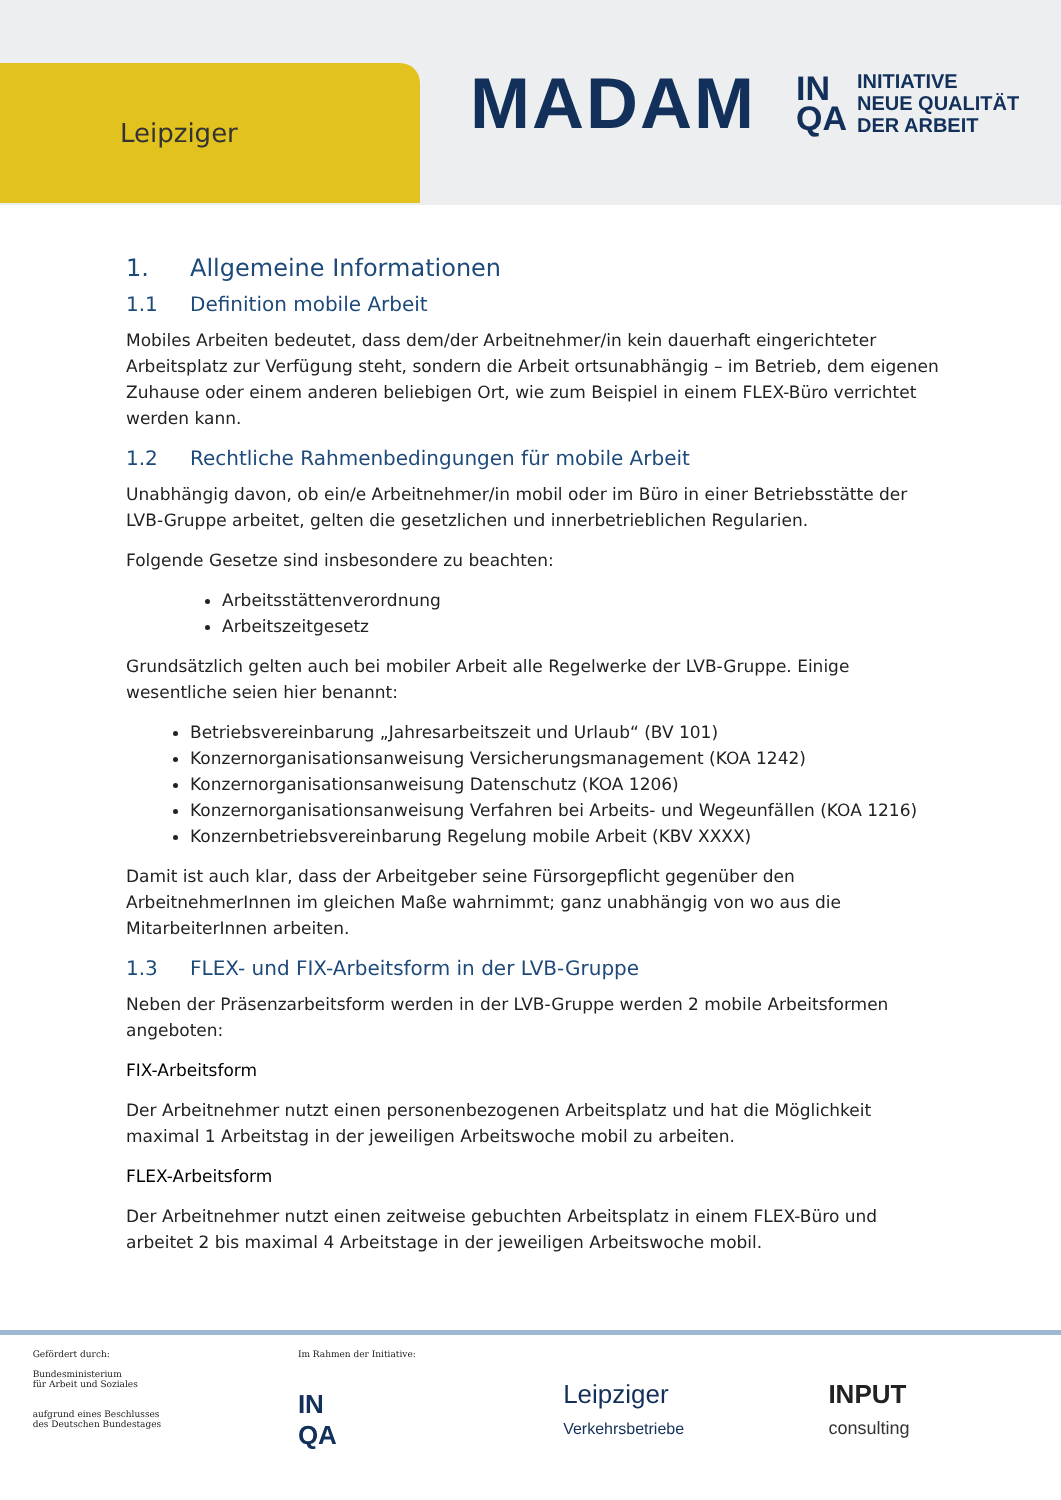Leipziger
MADAM
IN
QA INITIATIVE
NEUE QUALITÄT
DER ARBEIT
1. Allgemeine Informationen
1.1 Definition mobile Arbeit
Mobiles Arbeiten bedeutet, dass dem/der Arbeitnehmer/in kein dauerhaft eingerichteter Arbeitsplatz zur Verfügung steht, sondern die Arbeit ortsunabhängig – im Betrieb, dem eigenen Zuhause oder einem anderen beliebigen Ort, wie zum Beispiel in einem FLEX-Büro verrichtet werden kann.
1.2 Rechtliche Rahmenbedingungen für mobile Arbeit
Unabhängig davon, ob ein/e Arbeitnehmer/in mobil oder im Büro in einer Betriebsstätte der LVB-Gruppe arbeitet, gelten die gesetzlichen und innerbetrieblichen Regularien.
Folgende Gesetze sind insbesondere zu beachten:
Arbeitsstättenverordnung
Arbeitszeitgesetz
Grundsätzlich gelten auch bei mobiler Arbeit alle Regelwerke der LVB-Gruppe. Einige wesentliche seien hier benannt:
Betriebsvereinbarung „Jahresarbeitszeit und Urlaub“ (BV 101)
Konzernorganisationsanweisung Versicherungsmanagement (KOA 1242)
Konzernorganisationsanweisung Datenschutz (KOA 1206)
Konzernorganisationsanweisung Verfahren bei Arbeits- und Wegeunfällen (KOA 1216)
Konzernbetriebsvereinbarung Regelung mobile Arbeit (KBV XXXX)
Damit ist auch klar, dass der Arbeitgeber seine Fürsorgepflicht gegenüber den ArbeitnehmerInnen im gleichen Maße wahrnimmt; ganz unabhängig von wo aus die MitarbeiterInnen arbeiten.
1.3 FLEX- und FIX-Arbeitsform in der LVB-Gruppe
Neben der Präsenzarbeitsform werden in der LVB-Gruppe werden 2 mobile Arbeitsformen angeboten:
FIX-Arbeitsform
Der Arbeitnehmer nutzt einen personenbezogenen Arbeitsplatz und hat die Möglichkeit maximal 1 Arbeitstag in der jeweiligen Arbeitswoche mobil zu arbeiten.
FLEX-Arbeitsform
Der Arbeitnehmer nutzt einen zeitweise gebuchten Arbeitsplatz in einem FLEX-Büro und arbeitet 2 bis maximal 4 Arbeitstage in der jeweiligen Arbeitswoche mobil.
Gefördert durch:
Bundesministerium
für Arbeit und Soziales
aufgrund eines Beschlusses
des Deutschen Bundestages
Im Rahmen der Initiative:
IN
QA
Leipziger
Verkehrsbetriebe
INPUT
consulting